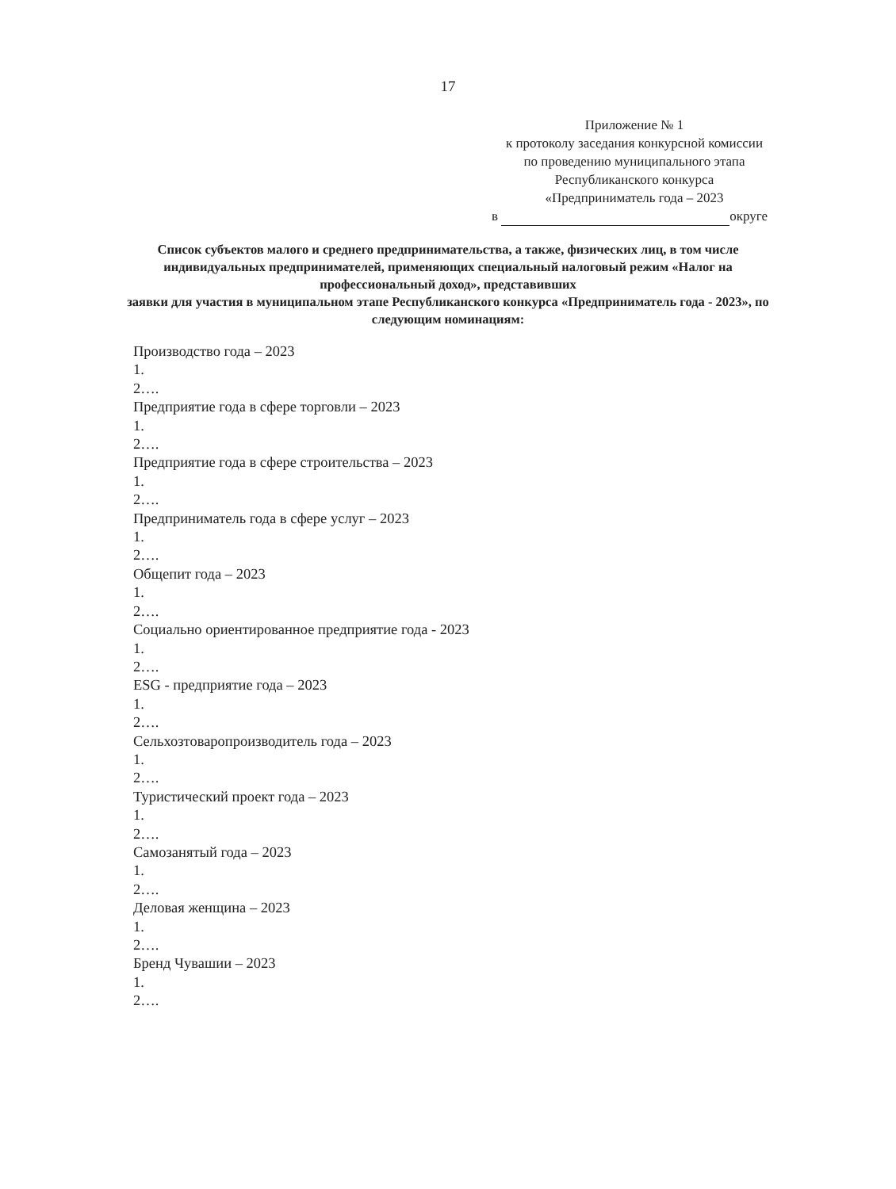17
Приложение № 1
к протоколу заседания конкурсной комиссии
по проведению муниципального этапа
Республиканского конкурса
«Предприниматель года – 2023
в округе
Список субъектов малого и среднего предпринимательства, а также, физических лиц, в том числе индивидуальных предпринимателей, применяющих специальный налоговый режим «Налог на профессиональный доход», представивших
заявки для участия в муниципальном этапе Республиканского конкурса «Предприниматель года - 2023», по следующим номинациям:
Производство года – 2023
1.
2….
Предприятие года в сфере торговли – 2023
1.
2….
Предприятие года в сфере строительства – 2023
1.
2….
Предприниматель года в сфере услуг – 2023
1.
2….
Общепит года – 2023
1.
2….
Социально ориентированное предприятие года - 2023
1.
2….
ESG - предприятие года – 2023
1.
2….
Сельхозтоваропроизводитель года – 2023
1.
2….
Туристический проект года – 2023
1.
2….
Самозанятый года – 2023
1.
2….
Деловая женщина – 2023
1.
2….
Бренд Чувашии – 2023
1.
2….